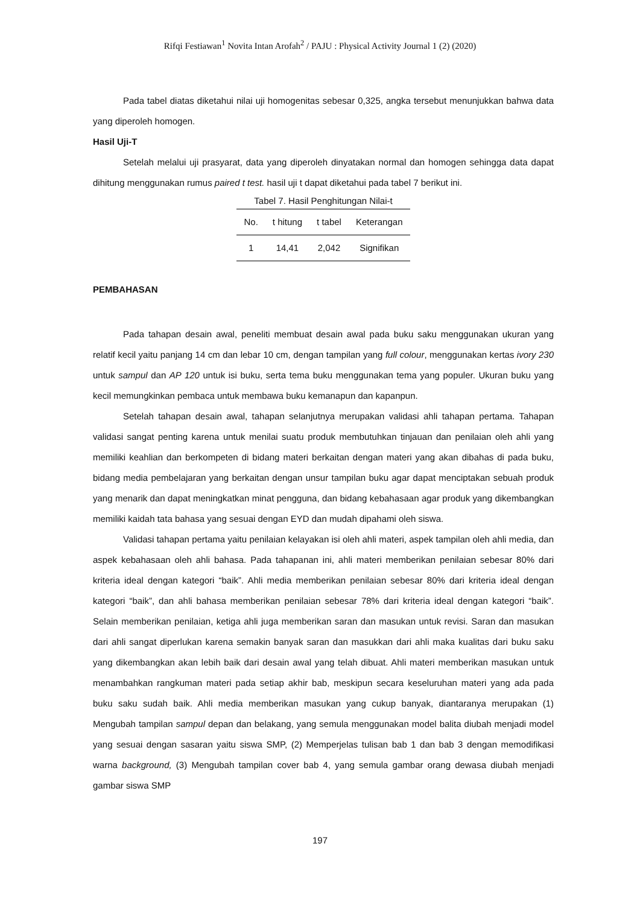Rifqi Festiawan<sup>1</sup> Novita Intan Arofah<sup>2</sup> / PAJU : Physical Activity Journal 1 (2) (2020)
Pada tabel diatas diketahui nilai uji homogenitas sebesar 0,325, angka tersebut menunjukkan bahwa data yang diperoleh homogen.
Hasil Uji-T
Setelah melalui uji prasyarat, data yang diperoleh dinyatakan normal dan homogen sehingga data dapat dihitung menggunakan rumus paired t test. hasil uji t dapat diketahui pada tabel 7 berikut ini.
Tabel 7. Hasil Penghitungan Nilai-t
| No. | t hitung | t tabel | Keterangan |
| --- | --- | --- | --- |
| 1 | 14,41 | 2,042 | Signifikan |
PEMBAHASAN
Pada tahapan desain awal, peneliti membuat desain awal pada buku saku menggunakan ukuran yang relatif kecil yaitu panjang 14 cm dan lebar 10 cm, dengan tampilan yang full colour, menggunakan kertas ivory 230 untuk sampul dan AP 120 untuk isi buku, serta tema buku menggunakan tema yang populer. Ukuran buku yang kecil memungkinkan pembaca untuk membawa buku kemanapun dan kapanpun.
Setelah tahapan desain awal, tahapan selanjutnya merupakan validasi ahli tahapan pertama. Tahapan validasi sangat penting karena untuk menilai suatu produk membutuhkan tinjauan dan penilaian oleh ahli yang memiliki keahlian dan berkompeten di bidang materi berkaitan dengan materi yang akan dibahas di pada buku, bidang media pembelajaran yang berkaitan dengan unsur tampilan buku agar dapat menciptakan sebuah produk yang menarik dan dapat meningkatkan minat pengguna, dan bidang kebahasaan agar produk yang dikembangkan memiliki kaidah tata bahasa yang sesuai dengan EYD dan mudah dipahami oleh siswa.
Validasi tahapan pertama yaitu penilaian kelayakan isi oleh ahli materi, aspek tampilan oleh ahli media, dan aspek kebahasaan oleh ahli bahasa. Pada tahapanan ini, ahli materi memberikan penilaian sebesar 80% dari kriteria ideal dengan kategori “baik”. Ahli media memberikan penilaian sebesar 80% dari kriteria ideal dengan kategori “baik”, dan ahli bahasa memberikan penilaian sebesar 78% dari kriteria ideal dengan kategori “baik”. Selain memberikan penilaian, ketiga ahli juga memberikan saran dan masukan untuk revisi. Saran dan masukan dari ahli sangat diperlukan karena semakin banyak saran dan masukkan dari ahli maka kualitas dari buku saku yang dikembangkan akan lebih baik dari desain awal yang telah dibuat. Ahli materi memberikan masukan untuk menambahkan rangkuman materi pada setiap akhir bab, meskipun secara keseluruhan materi yang ada pada buku saku sudah baik. Ahli media memberikan masukan yang cukup banyak, diantaranya merupakan (1) Mengubah tampilan sampul depan dan belakang, yang semula menggunakan model balita diubah menjadi model yang sesuai dengan sasaran yaitu siswa SMP, (2) Memperjelas tulisan bab 1 dan bab 3 dengan memodifikasi warna background, (3) Mengubah tampilan cover bab 4, yang semula gambar orang dewasa diubah menjadi gambar siswa SMP
197